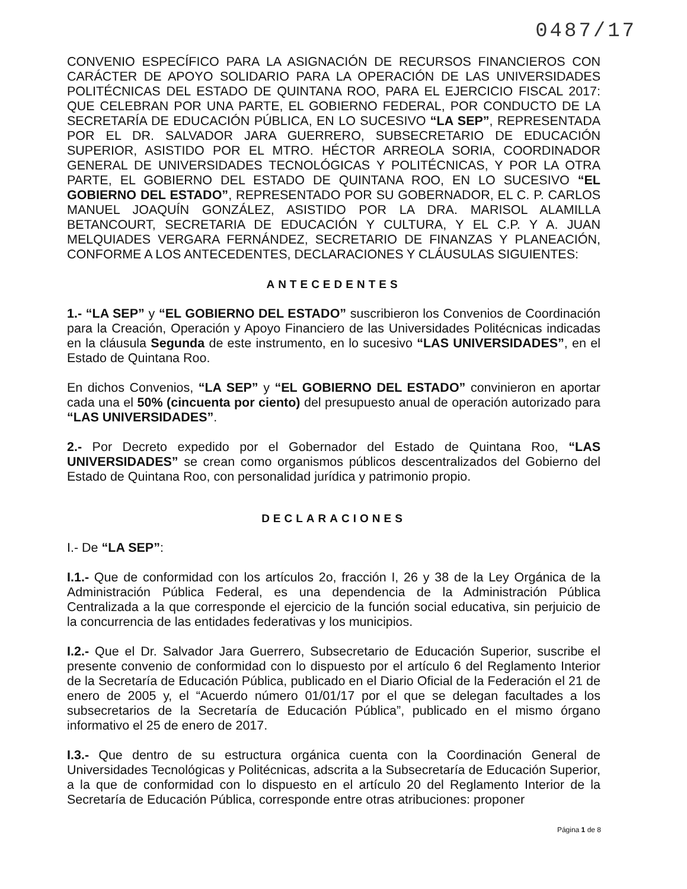0487/17
CONVENIO ESPECÍFICO PARA LA ASIGNACIÓN DE RECURSOS FINANCIEROS CON CARÁCTER DE APOYO SOLIDARIO PARA LA OPERACIÓN DE LAS UNIVERSIDADES POLITÉCNICAS DEL ESTADO DE QUINTANA ROO, PARA EL EJERCICIO FISCAL 2017: QUE CELEBRAN POR UNA PARTE, EL GOBIERNO FEDERAL, POR CONDUCTO DE LA SECRETARÍA DE EDUCACIÓN PÚBLICA, EN LO SUCESIVO “LA SEP”, REPRESENTADA POR EL DR. SALVADOR JARA GUERRERO, SUBSECRETARIO DE EDUCACIÓN SUPERIOR, ASISTIDO POR EL MTRO. HÉCTOR ARREOLA SORIA, COORDINADOR GENERAL DE UNIVERSIDADES TECNOLÓGICAS Y POLITÉCNICAS, Y POR LA OTRA PARTE, EL GOBIERNO DEL ESTADO DE QUINTANA ROO, EN LO SUCESIVO “EL GOBIERNO DEL ESTADO”, REPRESENTADO POR SU GOBERNADOR, EL C. P. CARLOS MANUEL JOAQUÍN GONZÁLEZ, ASISTIDO POR LA DRA. MARISOL ALAMILLA BETANCOURT, SECRETARIA DE EDUCACIÓN Y CULTURA, Y EL C.P. Y A. JUAN MELQUIADES VERGARA FERNÁNDEZ, SECRETARIO DE FINANZAS Y PLANEACIÓN, CONFORME A LOS ANTECEDENTES, DECLARACIONES Y CLÁUSULAS SIGUIENTES:
ANTECEDENTES
1.- “LA SEP” y “EL GOBIERNO DEL ESTADO” suscribieron los Convenios de Coordinación para la Creación, Operación y Apoyo Financiero de las Universidades Politécnicas indicadas en la cláusula Segunda de este instrumento, en lo sucesivo “LAS UNIVERSIDADES”, en el Estado de Quintana Roo.
En dichos Convenios, “LA SEP” y “EL GOBIERNO DEL ESTADO” convinieron en aportar cada una el 50% (cincuenta por ciento) del presupuesto anual de operación autorizado para “LAS UNIVERSIDADES”.
2.- Por Decreto expedido por el Gobernador del Estado de Quintana Roo, “LAS UNIVERSIDADES” se crean como organismos públicos descentralizados del Gobierno del Estado de Quintana Roo, con personalidad jurídica y patrimonio propio.
DECLARACIONES
I.- De “LA SEP”:
I.1.- Que de conformidad con los artículos 2o, fracción I, 26 y 38 de la Ley Orgánica de la Administración Pública Federal, es una dependencia de la Administración Pública Centralizada a la que corresponde el ejercicio de la función social educativa, sin perjuicio de la concurrencia de las entidades federativas y los municipios.
I.2.- Que el Dr. Salvador Jara Guerrero, Subsecretario de Educación Superior, suscribe el presente convenio de conformidad con lo dispuesto por el artículo 6 del Reglamento Interior de la Secretaría de Educación Pública, publicado en el Diario Oficial de la Federación el 21 de enero de 2005 y, el “Acuerdo número 01/01/17 por el que se delegan facultades a los subsecretarios de la Secretaría de Educación Pública”, publicado en el mismo órgano informativo el 25 de enero de 2017.
I.3.- Que dentro de su estructura orgánica cuenta con la Coordinación General de Universidades Tecnológicas y Politécnicas, adscrita a la Subsecretaría de Educación Superior, a la que de conformidad con lo dispuesto en el artículo 20 del Reglamento Interior de la Secretaría de Educación Pública, corresponde entre otras atribuciones: proponer
Página 1 de 8